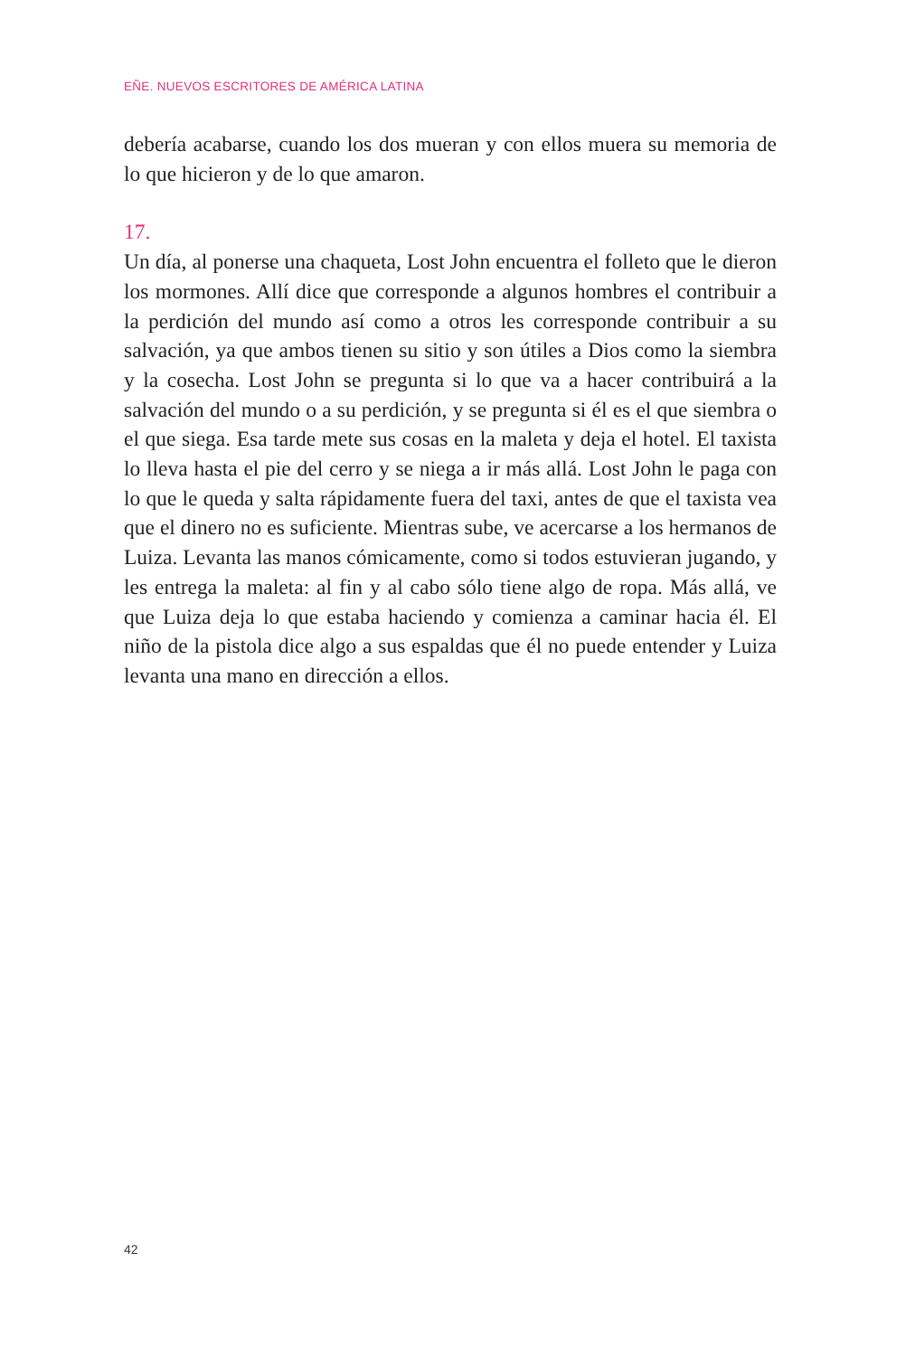EÑE. NUEVOS ESCRITORES DE AMÉRICA LATINA
debería acabarse, cuando los dos mueran y con ellos muera su memoria de lo que hicieron y de lo que amaron.
17.
Un día, al ponerse una chaqueta, Lost John encuentra el folleto que le dieron los mormones. Allí dice que corresponde a algunos hombres el contribuir a la perdición del mundo así como a otros les corresponde contribuir a su salvación, ya que ambos tienen su sitio y son útiles a Dios como la siembra y la cosecha. Lost John se pregunta si lo que va a hacer contribuirá a la salvación del mundo o a su perdición, y se pregunta si él es el que siembra o el que siega. Esa tarde mete sus cosas en la maleta y deja el hotel. El taxista lo lleva hasta el pie del cerro y se niega a ir más allá. Lost John le paga con lo que le queda y salta rápidamente fuera del taxi, antes de que el taxista vea que el dinero no es suficiente. Mientras sube, ve acercarse a los hermanos de Luiza. Levanta las manos cómicamente, como si todos estuvieran jugando, y les entrega la maleta: al fin y al cabo sólo tiene algo de ropa. Más allá, ve que Luiza deja lo que estaba haciendo y comienza a caminar hacia él. El niño de la pistola dice algo a sus espaldas que él no puede entender y Luiza levanta una mano en dirección a ellos.
42